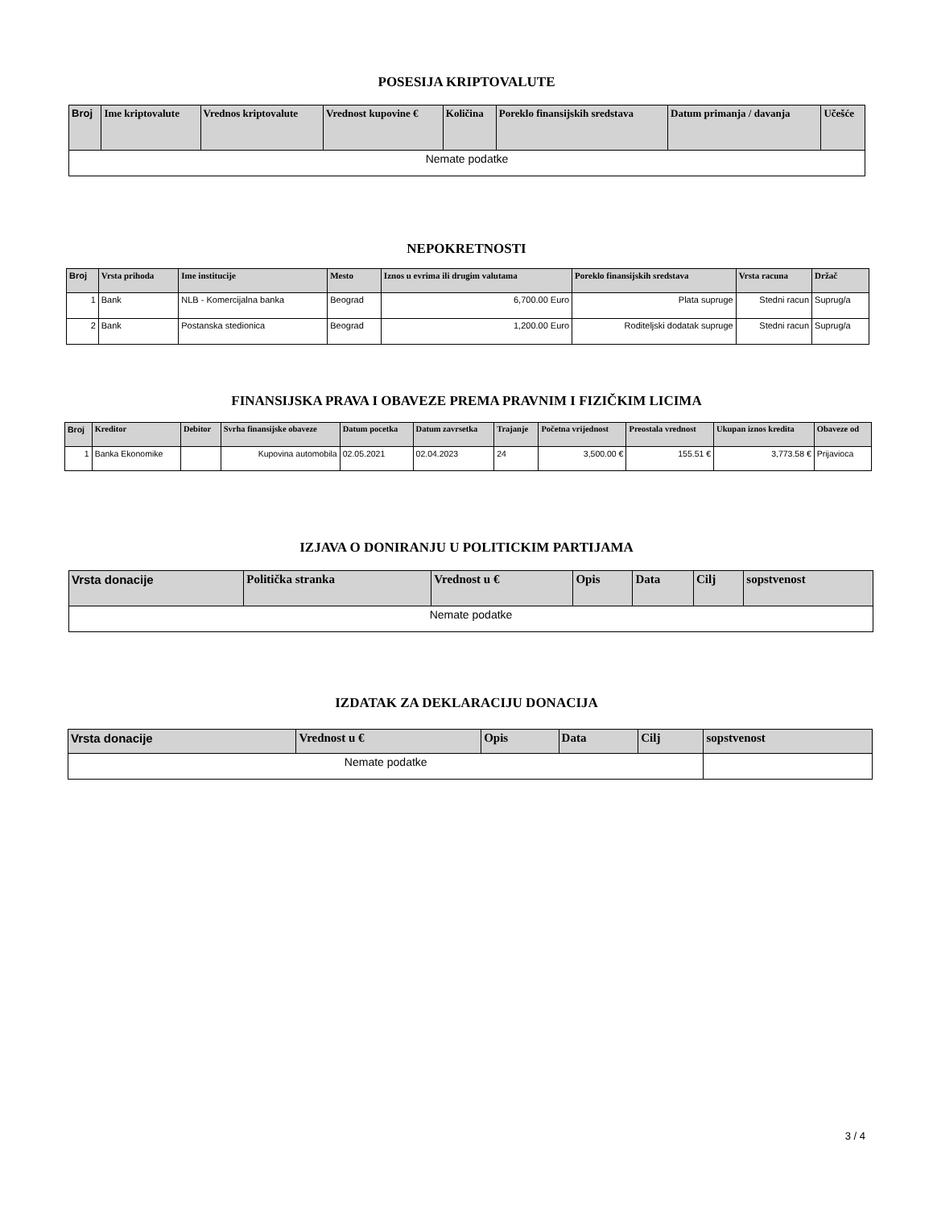POSESIJA KRIPTOVALUTE
| Broj | Ime kriptovalute | Vrednos kriptovalute | Vrednost kupovine € | Količina | Poreklo finansijskih sredstava | Datum primanja / davanja | Učešće |
| --- | --- | --- | --- | --- | --- | --- | --- |
| Nemate podatke | | | | | | | |
NEPOKRETNOSTI
| Broj | Vrsta prihoda | Ime institucije | Mesto | Iznos u evrima ili drugim valutama | Poreklo finansijskih sredstava | Vrsta racuna | Držač |
| --- | --- | --- | --- | --- | --- | --- | --- |
| 1 | Bank | NLB - Komercijalna banka | Beograd | 6,700.00 Euro | Plata supruge | Stedni racun | Suprug/a |
| 2 | Bank | Postanska stedionica | Beograd | 1,200.00 Euro | Roditeljski dodatak supruge | Stedni racun | Suprug/a |
FINANSIJSKA PRAVA I OBAVEZE PREMA PRAVNIM I FIZIČKIM LICIMA
| Broj | Kreditor | Debitor | Svrha finansijske obaveze | Datum pocetka | Datum zavrsetka | Trajanje | Početna vrijednost | Preostala vrednost | Ukupan iznos kredita | Obaveze od |
| --- | --- | --- | --- | --- | --- | --- | --- | --- | --- | --- |
| 1 | Banka Ekonomike | | Kupovina automobila | 02.05.2021 | 02.04.2023 | 24 | 3,500.00 € | 155.51 € | 3,773.58 € | Prijavioca |
IZJAVA O DONIRANJU U POLITICKIM PARTIJAMA
| Vrsta donacije | Politička stranka | Vrednost u € | Opis | Data | Cilj | sopstvenost |
| --- | --- | --- | --- | --- | --- | --- |
| Nemate podatke | | | | | | |
IZDATAK ZA DEKLARACIJU DONACIJA
| Vrsta donacije | Vrednost u € | Opis | Data | Cilj | sopstvenost |
| --- | --- | --- | --- | --- | --- |
| Nemate podatke | | | | | |
3 / 4